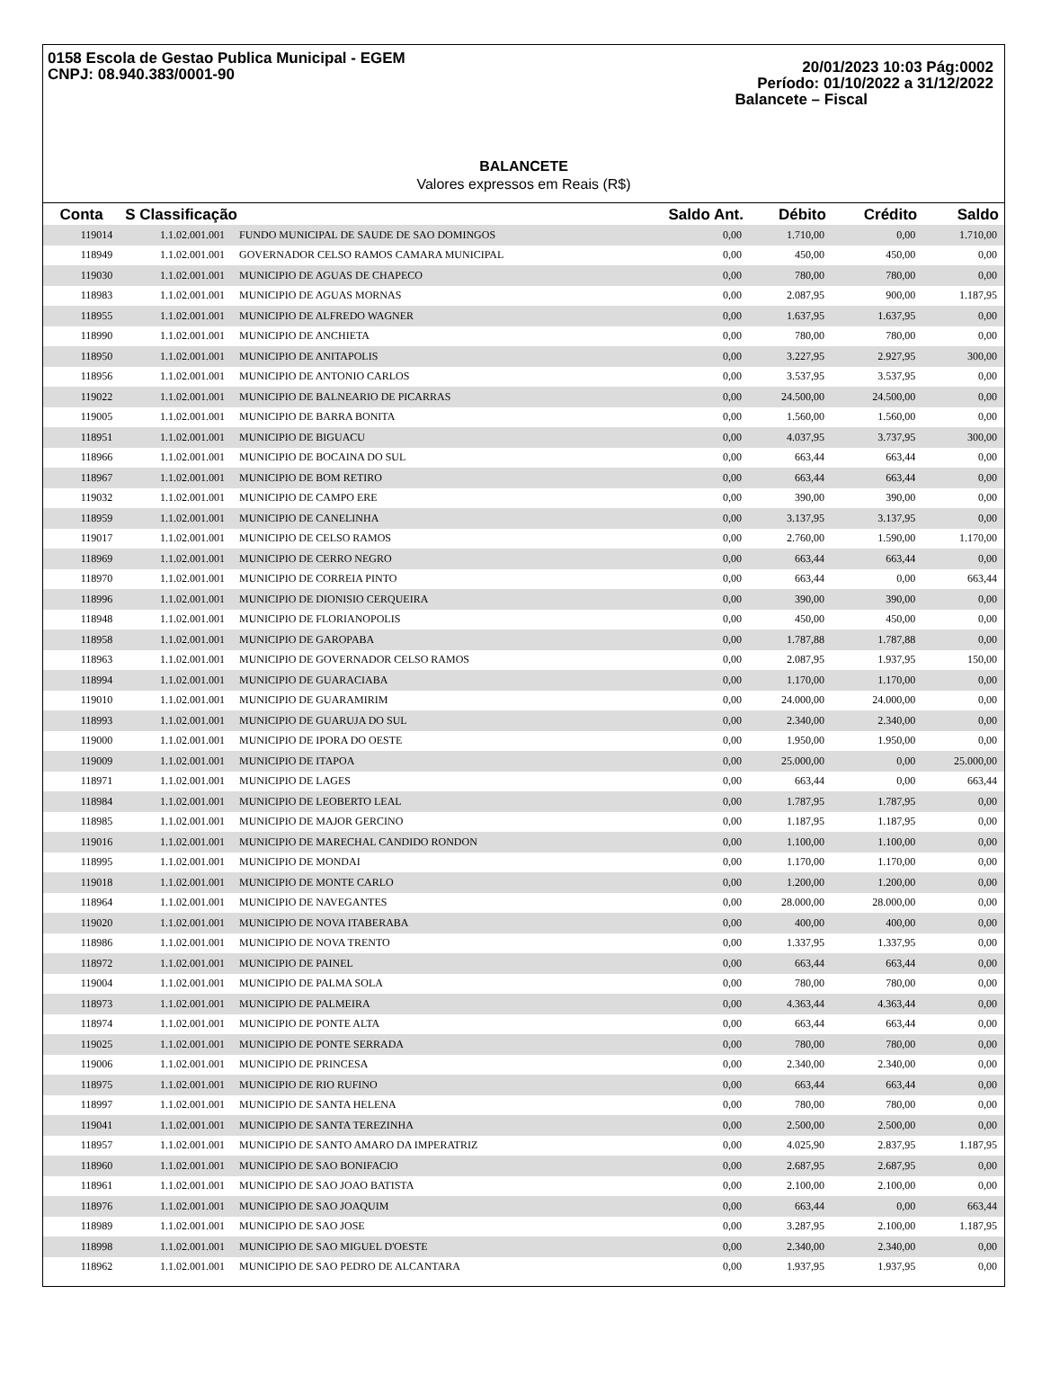0158 Escola de Gestao Publica Municipal - EGEM
CNPJ: 08.940.383/0001-90
20/01/2023 10:03 Pág:0002
Período: 01/10/2022 a 31/12/2022
Balancete – Fiscal
BALANCETE
Valores expressos em Reais (R$)
| Conta | S Classificação | | Saldo Ant. | Débito | Crédito | Saldo |
| --- | --- | --- | --- | --- | --- | --- |
| 119014 | 1.1.02.001.001 | FUNDO MUNICIPAL DE SAUDE DE SAO DOMINGOS | 0,00 | 1.710,00 | 0,00 | 1.710,00 |
| 118949 | 1.1.02.001.001 | GOVERNADOR CELSO RAMOS CAMARA MUNICIPAL | 0,00 | 450,00 | 450,00 | 0,00 |
| 119030 | 1.1.02.001.001 | MUNICIPIO DE AGUAS DE CHAPECO | 0,00 | 780,00 | 780,00 | 0,00 |
| 118983 | 1.1.02.001.001 | MUNICIPIO DE AGUAS MORNAS | 0,00 | 2.087,95 | 900,00 | 1.187,95 |
| 118955 | 1.1.02.001.001 | MUNICIPIO DE ALFREDO WAGNER | 0,00 | 1.637,95 | 1.637,95 | 0,00 |
| 118990 | 1.1.02.001.001 | MUNICIPIO DE ANCHIETA | 0,00 | 780,00 | 780,00 | 0,00 |
| 118950 | 1.1.02.001.001 | MUNICIPIO DE ANITAPOLIS | 0,00 | 3.227,95 | 2.927,95 | 300,00 |
| 118956 | 1.1.02.001.001 | MUNICIPIO DE ANTONIO CARLOS | 0,00 | 3.537,95 | 3.537,95 | 0,00 |
| 119022 | 1.1.02.001.001 | MUNICIPIO DE BALNEARIO DE PICARRAS | 0,00 | 24.500,00 | 24.500,00 | 0,00 |
| 119005 | 1.1.02.001.001 | MUNICIPIO DE BARRA BONITA | 0,00 | 1.560,00 | 1.560,00 | 0,00 |
| 118951 | 1.1.02.001.001 | MUNICIPIO DE BIGUACU | 0,00 | 4.037,95 | 3.737,95 | 300,00 |
| 118966 | 1.1.02.001.001 | MUNICIPIO DE BOCAINA DO SUL | 0,00 | 663,44 | 663,44 | 0,00 |
| 118967 | 1.1.02.001.001 | MUNICIPIO DE BOM RETIRO | 0,00 | 663,44 | 663,44 | 0,00 |
| 119032 | 1.1.02.001.001 | MUNICIPIO DE CAMPO ERE | 0,00 | 390,00 | 390,00 | 0,00 |
| 118959 | 1.1.02.001.001 | MUNICIPIO DE CANELINHA | 0,00 | 3.137,95 | 3.137,95 | 0,00 |
| 119017 | 1.1.02.001.001 | MUNICIPIO DE CELSO RAMOS | 0,00 | 2.760,00 | 1.590,00 | 1.170,00 |
| 118969 | 1.1.02.001.001 | MUNICIPIO DE CERRO NEGRO | 0,00 | 663,44 | 663,44 | 0,00 |
| 118970 | 1.1.02.001.001 | MUNICIPIO DE CORREIA PINTO | 0,00 | 663,44 | 0,00 | 663,44 |
| 118996 | 1.1.02.001.001 | MUNICIPIO DE DIONISIO CERQUEIRA | 0,00 | 390,00 | 390,00 | 0,00 |
| 118948 | 1.1.02.001.001 | MUNICIPIO DE FLORIANOPOLIS | 0,00 | 450,00 | 450,00 | 0,00 |
| 118958 | 1.1.02.001.001 | MUNICIPIO DE GAROPABA | 0,00 | 1.787,88 | 1.787,88 | 0,00 |
| 118963 | 1.1.02.001.001 | MUNICIPIO DE GOVERNADOR CELSO RAMOS | 0,00 | 2.087,95 | 1.937,95 | 150,00 |
| 118994 | 1.1.02.001.001 | MUNICIPIO DE GUARACIABA | 0,00 | 1.170,00 | 1.170,00 | 0,00 |
| 119010 | 1.1.02.001.001 | MUNICIPIO DE GUARAMIRIM | 0,00 | 24.000,00 | 24.000,00 | 0,00 |
| 118993 | 1.1.02.001.001 | MUNICIPIO DE GUARUJA DO SUL | 0,00 | 2.340,00 | 2.340,00 | 0,00 |
| 119000 | 1.1.02.001.001 | MUNICIPIO DE IPORA DO OESTE | 0,00 | 1.950,00 | 1.950,00 | 0,00 |
| 119009 | 1.1.02.001.001 | MUNICIPIO DE ITAPOA | 0,00 | 25.000,00 | 0,00 | 25.000,00 |
| 118971 | 1.1.02.001.001 | MUNICIPIO DE LAGES | 0,00 | 663,44 | 0,00 | 663,44 |
| 118984 | 1.1.02.001.001 | MUNICIPIO DE LEOBERTO LEAL | 0,00 | 1.787,95 | 1.787,95 | 0,00 |
| 118985 | 1.1.02.001.001 | MUNICIPIO DE MAJOR GERCINO | 0,00 | 1.187,95 | 1.187,95 | 0,00 |
| 119016 | 1.1.02.001.001 | MUNICIPIO DE MARECHAL CANDIDO RONDON | 0,00 | 1.100,00 | 1.100,00 | 0,00 |
| 118995 | 1.1.02.001.001 | MUNICIPIO DE MONDAI | 0,00 | 1.170,00 | 1.170,00 | 0,00 |
| 119018 | 1.1.02.001.001 | MUNICIPIO DE MONTE CARLO | 0,00 | 1.200,00 | 1.200,00 | 0,00 |
| 118964 | 1.1.02.001.001 | MUNICIPIO DE NAVEGANTES | 0,00 | 28.000,00 | 28.000,00 | 0,00 |
| 119020 | 1.1.02.001.001 | MUNICIPIO DE NOVA ITABERABA | 0,00 | 400,00 | 400,00 | 0,00 |
| 118986 | 1.1.02.001.001 | MUNICIPIO DE NOVA TRENTO | 0,00 | 1.337,95 | 1.337,95 | 0,00 |
| 118972 | 1.1.02.001.001 | MUNICIPIO DE PAINEL | 0,00 | 663,44 | 663,44 | 0,00 |
| 119004 | 1.1.02.001.001 | MUNICIPIO DE PALMA SOLA | 0,00 | 780,00 | 780,00 | 0,00 |
| 118973 | 1.1.02.001.001 | MUNICIPIO DE PALMEIRA | 0,00 | 4.363,44 | 4.363,44 | 0,00 |
| 118974 | 1.1.02.001.001 | MUNICIPIO DE PONTE ALTA | 0,00 | 663,44 | 663,44 | 0,00 |
| 119025 | 1.1.02.001.001 | MUNICIPIO DE PONTE SERRADA | 0,00 | 780,00 | 780,00 | 0,00 |
| 119006 | 1.1.02.001.001 | MUNICIPIO DE PRINCESA | 0,00 | 2.340,00 | 2.340,00 | 0,00 |
| 118975 | 1.1.02.001.001 | MUNICIPIO DE RIO RUFINO | 0,00 | 663,44 | 663,44 | 0,00 |
| 118997 | 1.1.02.001.001 | MUNICIPIO DE SANTA HELENA | 0,00 | 780,00 | 780,00 | 0,00 |
| 119041 | 1.1.02.001.001 | MUNICIPIO DE SANTA TEREZINHA | 0,00 | 2.500,00 | 2.500,00 | 0,00 |
| 118957 | 1.1.02.001.001 | MUNICIPIO DE SANTO AMARO DA IMPERATRIZ | 0,00 | 4.025,90 | 2.837,95 | 1.187,95 |
| 118960 | 1.1.02.001.001 | MUNICIPIO DE SAO BONIFACIO | 0,00 | 2.687,95 | 2.687,95 | 0,00 |
| 118961 | 1.1.02.001.001 | MUNICIPIO DE SAO JOAO BATISTA | 0,00 | 2.100,00 | 2.100,00 | 0,00 |
| 118976 | 1.1.02.001.001 | MUNICIPIO DE SAO JOAQUIM | 0,00 | 663,44 | 0,00 | 663,44 |
| 118989 | 1.1.02.001.001 | MUNICIPIO DE SAO JOSE | 0,00 | 3.287,95 | 2.100,00 | 1.187,95 |
| 118998 | 1.1.02.001.001 | MUNICIPIO DE SAO MIGUEL D'OESTE | 0,00 | 2.340,00 | 2.340,00 | 0,00 |
| 118962 | 1.1.02.001.001 | MUNICIPIO DE SAO PEDRO DE ALCANTARA | 0,00 | 1.937,95 | 1.937,95 | 0,00 |